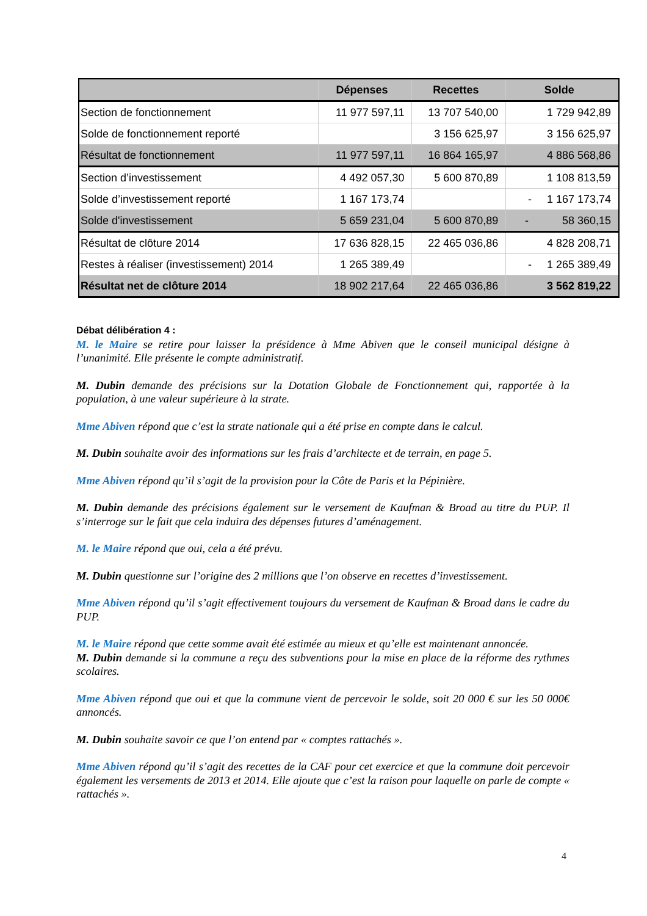| | Dépenses | Recettes | Solde |
| --- | --- | --- | --- |
| Section de fonctionnement | 11 977 597,11 | 13 707 540,00 | 1 729 942,89 |
| Solde de fonctionnement reporté | | 3 156 625,97 | 3 156 625,97 |
| Résultat de fonctionnement | 11 977 597,11 | 16 864 165,97 | 4 886 568,86 |
| Section d’investissement | 4 492 057,30 | 5 600 870,89 | 1 108 813,59 |
| Solde d’investissement reporté | 1 167 173,74 | | - 1 167 173,74 |
| Solde d'investissement | 5 659 231,04 | 5 600 870,89 | - 58 360,15 |
| Résultat de clôture 2014 | 17 636 828,15 | 22 465 036,86 | 4 828 208,71 |
| Restes à réaliser (investissement) 2014 | 1 265 389,49 | | - 1 265 389,49 |
| Résultat net de clôture 2014 | 18 902 217,64 | 22 465 036,86 | 3 562 819,22 |
Débat délibération 4 :
M. le Maire se retire pour laisser la présidence à Mme Abiven que le conseil municipal désigne à l’unanimité. Elle présente le compte administratif.
M. Dubin demande des précisions sur la Dotation Globale de Fonctionnement qui, rapportée à la population, à une valeur supérieure à la strate.
Mme Abiven répond que c’est la strate nationale qui a été prise en compte dans le calcul.
M. Dubin souhaite avoir des informations sur les frais d’architecte et de terrain, en page 5.
Mme Abiven répond qu’il s’agit de la provision pour la Côte de Paris et la Pépinière.
M. Dubin demande des précisions également sur le versement de Kaufman & Broad au titre du PUP. Il s’interroge sur le fait que cela induira des dépenses futures d’aménagement.
M. le Maire répond que oui, cela a été prévu.
M. Dubin questionne sur l’origine des 2 millions que l’on observe en recettes d’investissement.
Mme Abiven répond qu’il s’agit effectivement toujours du versement de Kaufman & Broad dans le cadre du PUP.
M. le Maire répond que cette somme avait été estimée au mieux et qu’elle est maintenant annoncée.
M. Dubin demande si la commune a reçu des subventions pour la mise en place de la réforme des rythmes scolaires.
Mme Abiven répond que oui et que la commune vient de percevoir le solde, soit 20 000 € sur les 50 000€ annoncés.
M. Dubin souhaite savoir ce que l’on entend par « comptes rattachés ».
Mme Abiven répond qu’il s’agit des recettes de la CAF pour cet exercice et que la commune doit percevoir également les versements de 2013 et 2014. Elle ajoute que c’est la raison pour laquelle on parle de compte « rattachés ».
4